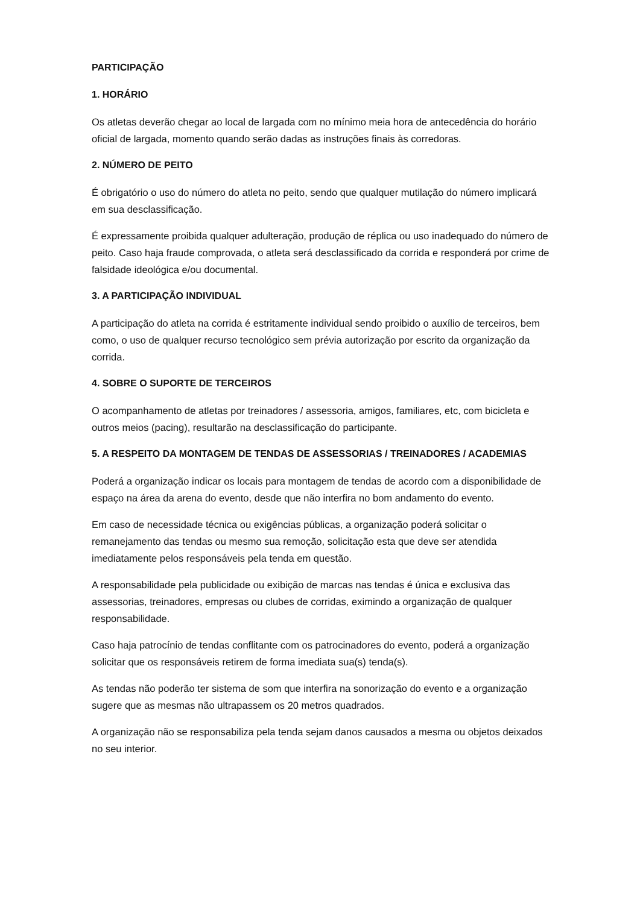PARTICIPAÇÃO
1. HORÁRIO
Os atletas deverão chegar ao local de largada com no mínimo meia hora de antecedência do horário oficial de largada, momento quando serão dadas as instruções finais às corredoras.
2. NÚMERO DE PEITO
É obrigatório o uso do número do atleta no peito, sendo que qualquer mutilação do número implicará em sua desclassificação.
É expressamente proibida qualquer adulteração, produção de réplica ou uso inadequado do número de peito. Caso haja fraude comprovada, o atleta será desclassificado da corrida e responderá por crime de falsidade ideológica e/ou documental.
3. A PARTICIPAÇÃO INDIVIDUAL
A participação do atleta na corrida é estritamente individual sendo proibido o auxílio de terceiros, bem como, o uso de qualquer recurso tecnológico sem prévia autorização por escrito da organização da corrida.
4. SOBRE O SUPORTE DE TERCEIROS
O acompanhamento de atletas por treinadores / assessoria, amigos, familiares, etc, com bicicleta e outros meios (pacing), resultarão na desclassificação do participante.
5. A RESPEITO DA MONTAGEM DE TENDAS DE ASSESSORIAS / TREINADORES / ACADEMIAS
Poderá a organização indicar os locais para montagem de tendas de acordo com a disponibilidade de espaço na área da arena do evento, desde que não interfira no bom andamento do evento.
Em caso de necessidade técnica ou exigências públicas, a organização poderá solicitar o remanejamento das tendas ou mesmo sua remoção, solicitação esta que deve ser atendida imediatamente pelos responsáveis pela tenda em questão.
A responsabilidade pela publicidade ou exibição de marcas nas tendas é única e exclusiva das assessorias, treinadores, empresas ou clubes de corridas, eximindo a organização de qualquer responsabilidade.
Caso haja patrocínio de tendas conflitante com os patrocinadores do evento, poderá a organização solicitar que os responsáveis retirem de forma imediata sua(s) tenda(s).
As tendas não poderão ter sistema de som que interfira na sonorização do evento e a organização sugere que as mesmas não ultrapassem os 20 metros quadrados.
A organização não se responsabiliza pela tenda sejam danos causados a mesma ou objetos deixados no seu interior.